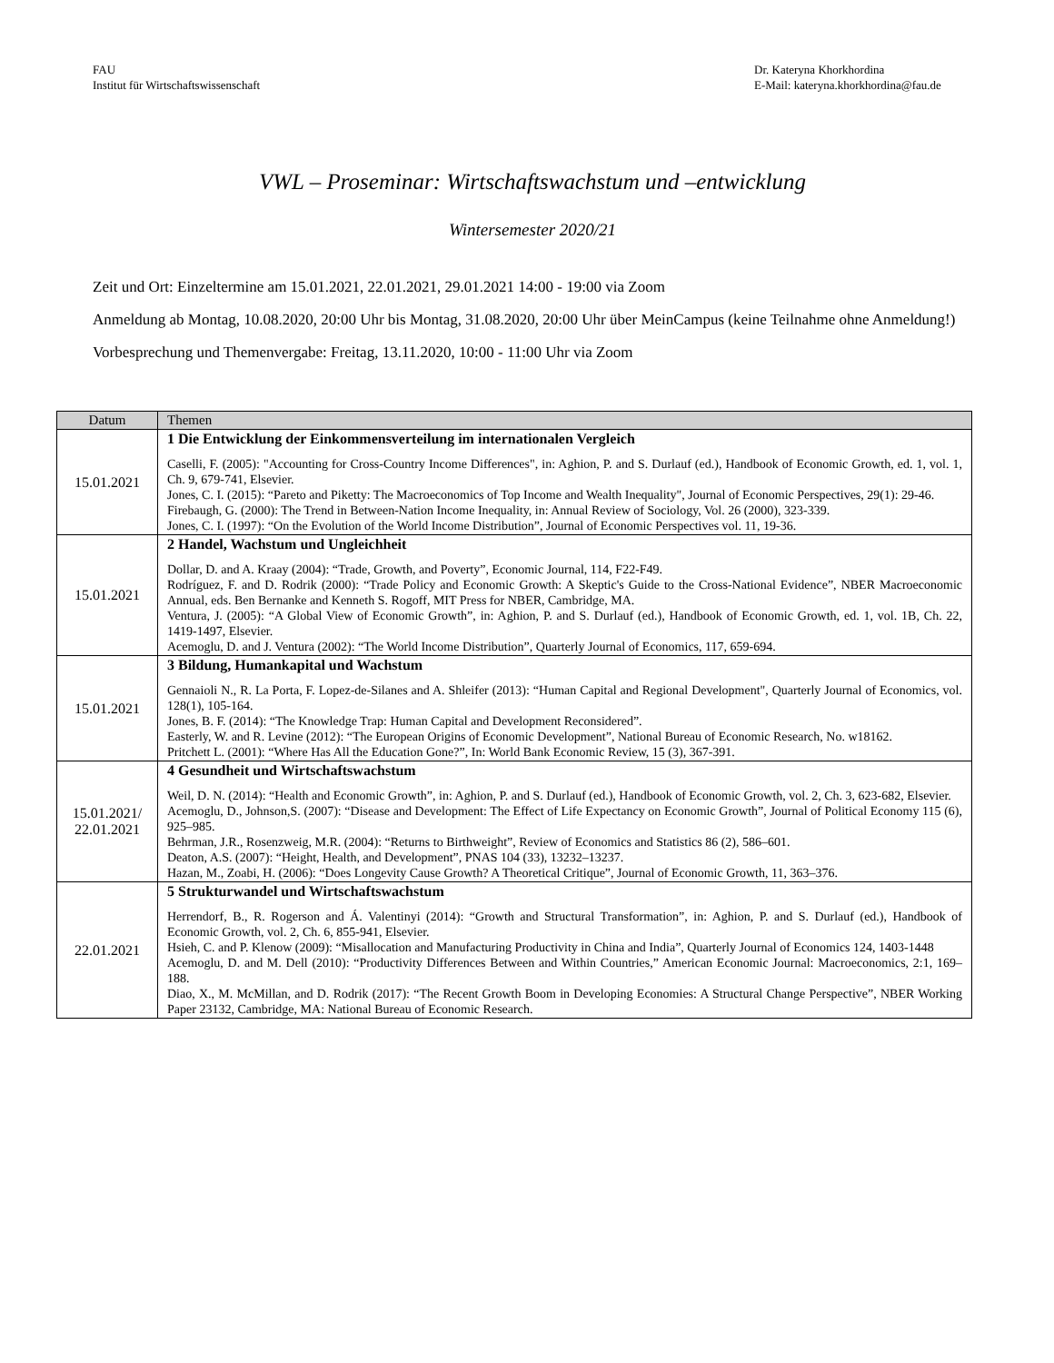FAU
Institut für Wirtschaftswissenschaft
Dr. Kateryna Khorkhordina
E-Mail: kateryna.khorkhordina@fau.de
VWL – Proseminar: Wirtschaftswachstum und –entwicklung
Wintersemester 2020/21
Zeit und Ort: Einzeltermine am 15.01.2021, 22.01.2021, 29.01.2021 14:00 - 19:00 via Zoom
Anmeldung ab Montag, 10.08.2020, 20:00 Uhr bis Montag, 31.08.2020, 20:00 Uhr über MeinCampus (keine Teilnahme ohne Anmeldung!)
Vorbesprechung und Themenvergabe: Freitag, 13.11.2020, 10:00 - 11:00 Uhr via Zoom
| Datum | Themen |
| --- | --- |
| 15.01.2021 | 1 Die Entwicklung der Einkommensverteilung im internationalen Vergleich Caselli, F. (2005): "Accounting for Cross-Country Income Differences", in: Aghion, P. and S. Durlauf (ed.), Handbook of Economic Growth, ed. 1, vol. 1, Ch. 9, 679-741, Elsevier. Jones, C. I. (2015): “Pareto and Piketty: The Macroeconomics of Top Income and Wealth Inequality", Journal of Economic Perspectives, 29(1): 29-46. Firebaugh, G. (2000): The Trend in Between-Nation Income Inequality, in: Annual Review of Sociology, Vol. 26 (2000), 323-339. Jones, C. I. (1997): “On the Evolution of the World Income Distribution”, Journal of Economic Perspectives vol. 11, 19-36. |
| 15.01.2021 | 2 Handel, Wachstum und Ungleichheit Dollar, D. and A. Kraay (2004): “Trade, Growth, and Poverty”, Economic Journal, 114, F22-F49. Rodríguez, F. and D. Rodrik (2000): “Trade Policy and Economic Growth: A Skeptic's Guide to the Cross-National Evidence”, NBER Macroeconomic Annual, eds. Ben Bernanke and Kenneth S. Rogoff, MIT Press for NBER, Cambridge, MA. Ventura, J. (2005): “A Global View of Economic Growth”, in: Aghion, P. and S. Durlauf (ed.), Handbook of Economic Growth, ed. 1, vol. 1B, Ch. 22, 1419-1497, Elsevier. Acemoglu, D. and J. Ventura (2002): “The World Income Distribution”, Quarterly Journal of Economics, 117, 659-694. |
| 15.01.2021 | 3 Bildung, Humankapital und Wachstum Gennaioli N., R. La Porta, F. Lopez-de-Silanes and A. Shleifer (2013): “Human Capital and Regional Development", Quarterly Journal of Economics, vol. 128(1), 105-164. Jones, B. F. (2014): “The Knowledge Trap: Human Capital and Development Reconsidered”. Easterly, W. and R. Levine (2012): “The European Origins of Economic Development”, National Bureau of Economic Research, No. w18162. Pritchett L. (2001): “Where Has All the Education Gone?”, In: World Bank Economic Review, 15 (3), 367-391. |
| 15.01.2021/ 22.01.2021 | 4 Gesundheit und Wirtschaftswachstum Weil, D. N. (2014): “Health and Economic Growth”, in: Aghion, P. and S. Durlauf (ed.), Handbook of Economic Growth, vol. 2, Ch. 3, 623-682, Elsevier. Acemoglu, D., Johnson,S. (2007): “Disease and Development: The Effect of Life Expectancy on Economic Growth”, Journal of Political Economy 115 (6), 925–985. Behrman, J.R., Rosenzweig, M.R. (2004): “Returns to Birthweight”, Review of Economics and Statistics 86 (2), 586–601. Deaton, A.S. (2007): “Height, Health, and Development”, PNAS 104 (33), 13232–13237. Hazan, M., Zoabi, H. (2006): “Does Longevity Cause Growth? A Theoretical Critique”, Journal of Economic Growth, 11, 363–376. |
| 22.01.2021 | 5 Strukturwandel und Wirtschaftswachstum Herrendorf, B., R. Rogerson and Á. Valentinyi (2014): “Growth and Structural Transformation”, in: Aghion, P. and S. Durlauf (ed.), Handbook of Economic Growth, vol. 2, Ch. 6, 855-941, Elsevier. Hsieh, C. and P. Klenow (2009): “Misallocation and Manufacturing Productivity in China and India”, Quarterly Journal of Economics 124, 1403-1448 Acemoglu, D. and M. Dell (2010): “Productivity Differences Between and Within Countries,” American Economic Journal: Macroeconomics, 2:1, 169–188. Diao, X., M. McMillan, and D. Rodrik (2017): “The Recent Growth Boom in Developing Economies: A Structural Change Perspective”, NBER Working Paper 23132, Cambridge, MA: National Bureau of Economic Research. |